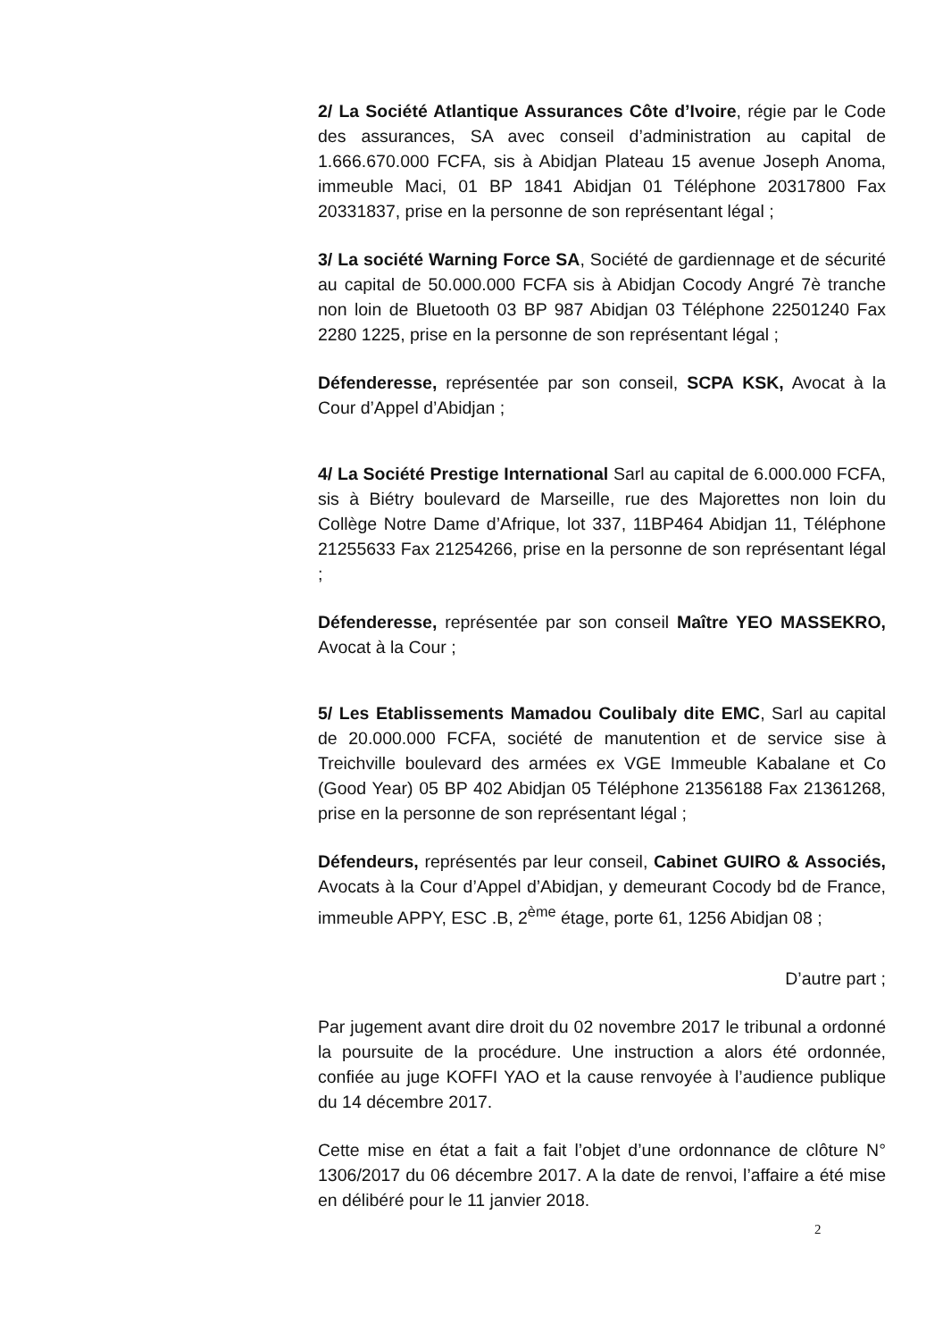2/ La Société Atlantique Assurances Côte d’Ivoire, régie par le Code des assurances, SA avec conseil d’administration au capital de 1.666.670.000 FCFA, sis à Abidjan Plateau 15 avenue Joseph Anoma, immeuble Maci, 01 BP 1841 Abidjan 01 Téléphone 20317800 Fax 20331837, prise en la personne de son représentant légal ;
3/ La société Warning Force SA, Société de gardiennage et de sécurité au capital de 50.000.000 FCFA sis à Abidjan Cocody Angré 7è tranche non loin de Bluetooth 03 BP 987 Abidjan 03 Téléphone 22501240 Fax 2280 1225, prise en la personne de son représentant légal ;
Défenderesse, représentée par son conseil, SCPA KSK, Avocat à la Cour d’Appel d’Abidjan ;
4/ La Société Prestige International Sarl au capital de 6.000.000 FCFA, sis à Biétry boulevard de Marseille, rue des Majorettes non loin du Collège Notre Dame d’Afrique, lot 337, 11BP464 Abidjan 11, Téléphone 21255633 Fax 21254266, prise en la personne de son représentant légal ;
Défenderesse, représentée par son conseil Maître YEO MASSEKRO, Avocat à la Cour ;
5/ Les Etablissements Mamadou Coulibaly dite EMC, Sarl au capital de 20.000.000 FCFA, société de manutention et de service sise à Treichville boulevard des armées ex VGE Immeuble Kabalane et Co (Good Year) 05 BP 402 Abidjan 05 Téléphone 21356188 Fax 21361268, prise en la personne de son représentant légal ;
Défendeurs, représentés par leur conseil, Cabinet GUIRO & Associés, Avocats à la Cour d’Appel d’Abidjan, y demeurant Cocody bd de France, immeuble APPY, ESC .B, 2<sup>ème</sup> étage, porte 61, 1256 Abidjan 08 ;
D’autre part ;
Par jugement avant dire droit du 02 novembre 2017 le tribunal a ordonné la poursuite de la procédure. Une instruction a alors été ordonnée, confiée au juge KOFFI YAO et la cause renvoyée à l’audience publique du 14 décembre 2017.
Cette mise en état a fait a fait l’objet d’une ordonnance de clôture N° 1306/2017 du 06 décembre 2017. A la date de renvoi, l’affaire a été mise en délibéré pour le 11 janvier 2018.
2